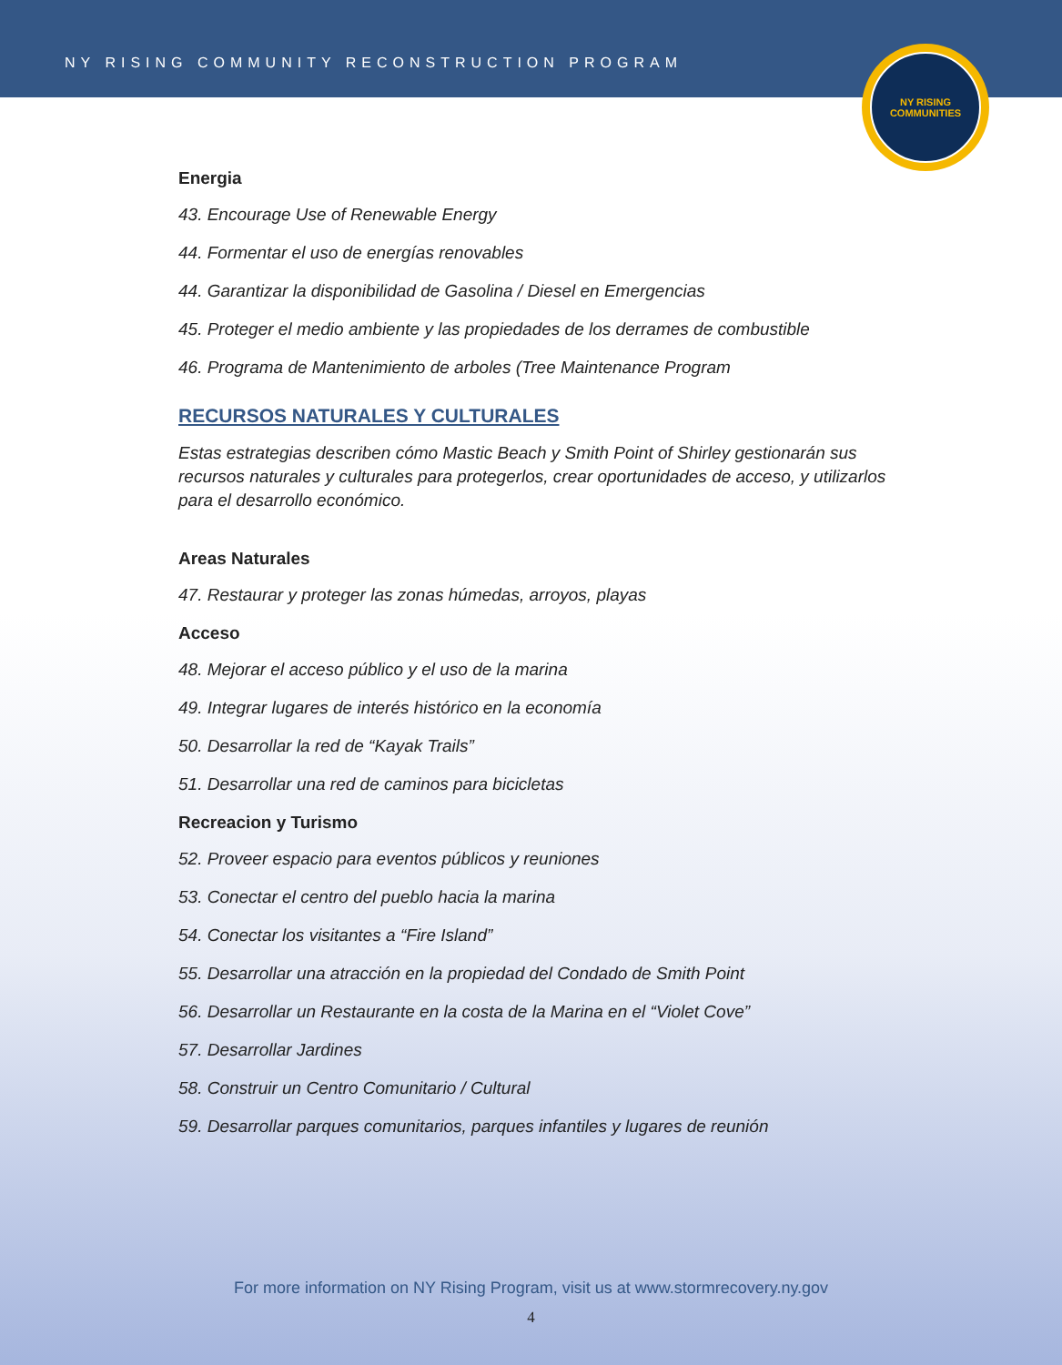NY RISING COMMUNITY RECONSTRUCTION PROGRAM
NY RISING
COMMUNITIES
Energia
43. Encourage Use of Renewable Energy
44. Formentar el uso de energías renovables
44. Garantizar la disponibilidad de Gasolina / Diesel en Emergencias
45. Proteger el medio ambiente y las propiedades de los derrames de combustible
46. Programa de Mantenimiento de arboles (Tree Maintenance Program
RECURSOS NATURALES Y CULTURALES
Estas estrategias describen cómo Mastic Beach y Smith Point of Shirley gestionarán sus recursos naturales y culturales para protegerlos, crear oportunidades de acceso, y utilizarlos para el desarrollo económico.
Areas Naturales
47. Restaurar y proteger las zonas húmedas, arroyos, playas
Acceso
48. Mejorar el acceso público y el uso de la marina
49. Integrar lugares de interés histórico en la economía
50. Desarrollar la red de “Kayak Trails”
51. Desarrollar una red de caminos para bicicletas
Recreacion y Turismo
52. Proveer espacio para eventos públicos y reuniones
53. Conectar el centro del pueblo hacia la marina
54. Conectar los visitantes a “Fire Island”
55. Desarrollar una atracción en la propiedad del Condado de Smith Point
56. Desarrollar un Restaurante en la costa de la Marina en el “Violet Cove”
57. Desarrollar Jardines
58. Construir un Centro Comunitario / Cultural
59. Desarrollar parques comunitarios, parques infantiles y lugares de reunión
For more information on NY Rising Program, visit us at www.stormrecovery.ny.gov
4